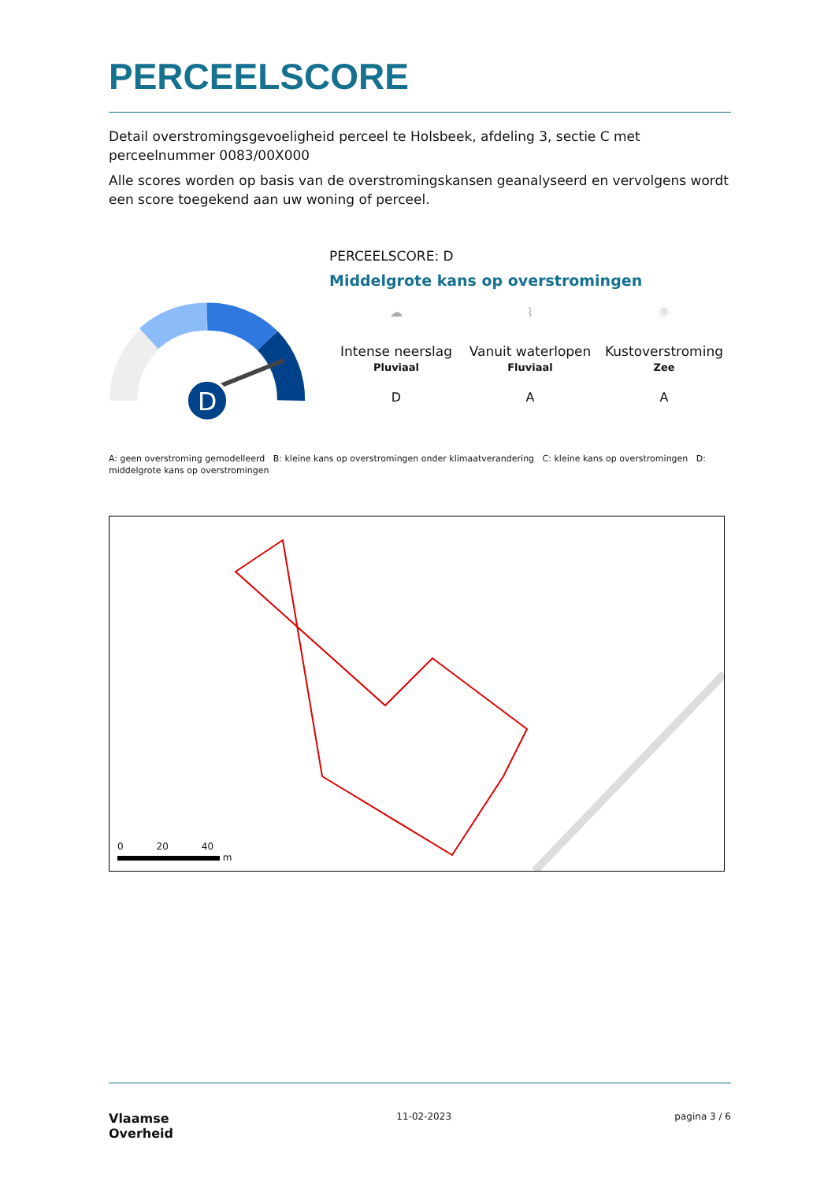PERCEELSCORE
Detail overstromingsgevoeligheid perceel te Holsbeek, afdeling 3, sectie C met perceelnummer 0083/00X000
Alle scores worden op basis van de overstromingskansen geanalyseerd en vervolgens wordt een score toegekend aan uw woning of perceel.
D
PERCEELSCORE: D
Middelgrote kans op overstromingen
☁
Intense neerslag
Pluviaal
⌇
Vanuit waterlopen
Fluviaal
☼
Kustoverstroming
Zee
D A A
A: geen overstroming gemodelleerd B: kleine kans op overstromingen onder klimaatverandering C: kleine kans op overstromingen D: middelgrote kans op overstromingen
0 20 40
m
Vlaamse
Overheid
11-02-2023 pagina 3 / 6